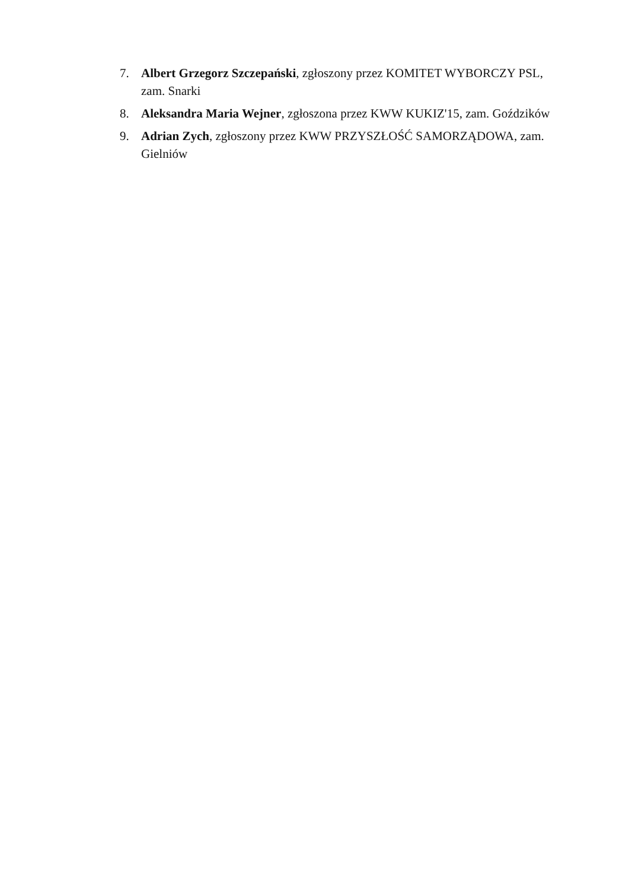7. Albert Grzegorz Szczepański, zgłoszony przez KOMITET WYBORCZY PSL, zam. Snarki
8. Aleksandra Maria Wejner, zgłoszona przez KWW KUKIZ'15, zam. Goździków
9. Adrian Zych, zgłoszony przez KWW PRZYSZŁOŚĆ SAMORZĄDOWA, zam. Gielniów